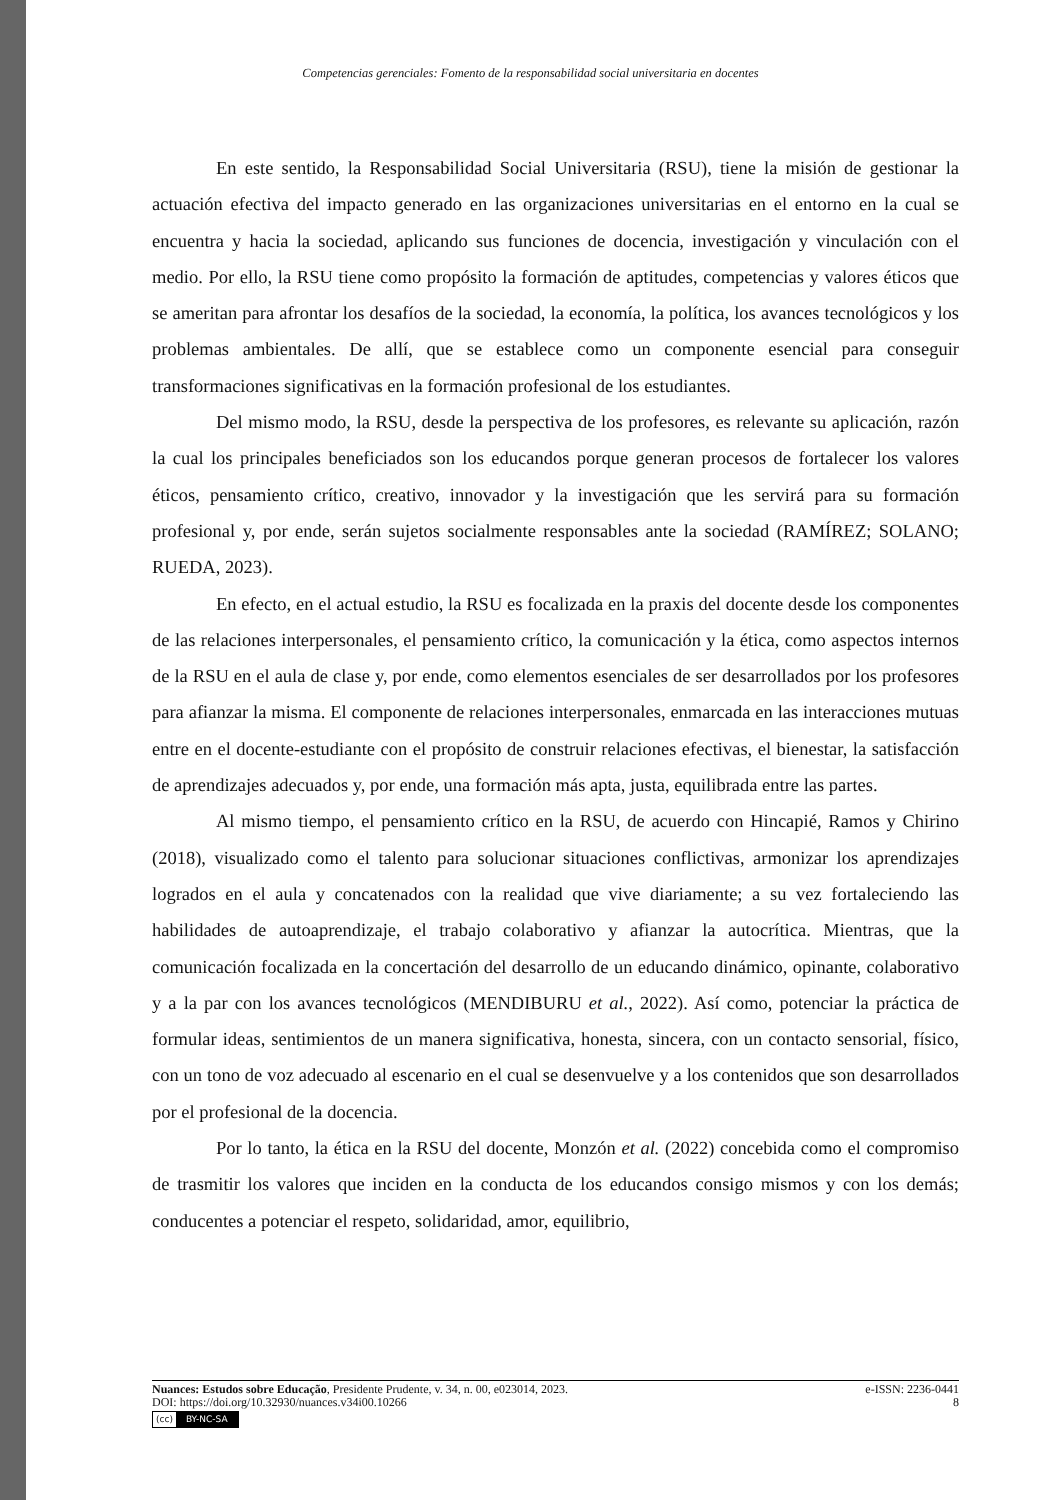Competencias gerenciales: Fomento de la responsabilidad social universitaria en docentes
En este sentido, la Responsabilidad Social Universitaria (RSU), tiene la misión de gestionar la actuación efectiva del impacto generado en las organizaciones universitarias en el entorno en la cual se encuentra y hacia la sociedad, aplicando sus funciones de docencia, investigación y vinculación con el medio. Por ello, la RSU tiene como propósito la formación de aptitudes, competencias y valores éticos que se ameritan para afrontar los desafíos de la sociedad, la economía, la política, los avances tecnológicos y los problemas ambientales. De allí, que se establece como un componente esencial para conseguir transformaciones significativas en la formación profesional de los estudiantes.
Del mismo modo, la RSU, desde la perspectiva de los profesores, es relevante su aplicación, razón la cual los principales beneficiados son los educandos porque generan procesos de fortalecer los valores éticos, pensamiento crítico, creativo, innovador y la investigación que les servirá para su formación profesional y, por ende, serán sujetos socialmente responsables ante la sociedad (RAMÍREZ; SOLANO; RUEDA, 2023).
En efecto, en el actual estudio, la RSU es focalizada en la praxis del docente desde los componentes de las relaciones interpersonales, el pensamiento crítico, la comunicación y la ética, como aspectos internos de la RSU en el aula de clase y, por ende, como elementos esenciales de ser desarrollados por los profesores para afianzar la misma. El componente de relaciones interpersonales, enmarcada en las interacciones mutuas entre en el docente-estudiante con el propósito de construir relaciones efectivas, el bienestar, la satisfacción de aprendizajes adecuados y, por ende, una formación más apta, justa, equilibrada entre las partes.
Al mismo tiempo, el pensamiento crítico en la RSU, de acuerdo con Hincapié, Ramos y Chirino (2018), visualizado como el talento para solucionar situaciones conflictivas, armonizar los aprendizajes logrados en el aula y concatenados con la realidad que vive diariamente; a su vez fortaleciendo las habilidades de autoaprendizaje, el trabajo colaborativo y afianzar la autocrítica. Mientras, que la comunicación focalizada en la concertación del desarrollo de un educando dinámico, opinante, colaborativo y a la par con los avances tecnológicos (MENDIBURU et al., 2022). Así como, potenciar la práctica de formular ideas, sentimientos de un manera significativa, honesta, sincera, con un contacto sensorial, físico, con un tono de voz adecuado al escenario en el cual se desenvuelve y a los contenidos que son desarrollados por el profesional de la docencia.
Por lo tanto, la ética en la RSU del docente, Monzón et al. (2022) concebida como el compromiso de trasmitir los valores que inciden en la conducta de los educandos consigo mismos y con los demás; conducentes a potenciar el respeto, solidaridad, amor, equilibrio,
Nuances: Estudos sobre Educação, Presidente Prudente, v. 34, n. 00, e023014, 2023. e-ISSN: 2236-0441
DOI: https://doi.org/10.32930/nuances.v34i00.10266 8
(cc) BY-NC-SA